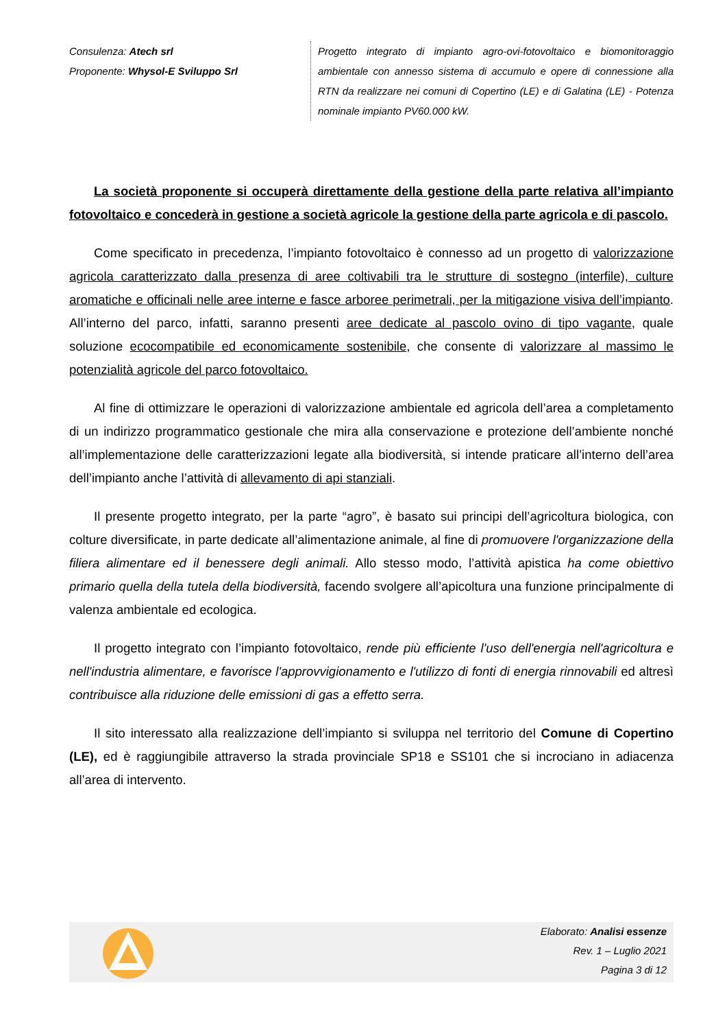Consulenza: Atech srl
Proponente: Whysol-E Sviluppo Srl
Progetto integrato di impianto agro-ovi-fotovoltaico e biomonitoraggio ambientale con annesso sistema di accumulo e opere di connessione alla RTN da realizzare nei comuni di Copertino (LE) e di Galatina (LE) - Potenza nominale impianto PV60.000 kW.
La società proponente si occuperà direttamente della gestione della parte relativa all’impianto fotovoltaico e concederà in gestione a società agricole la gestione della parte agricola e di pascolo.
Come specificato in precedenza, l’impianto fotovoltaico è connesso ad un progetto di valorizzazione agricola caratterizzato dalla presenza di aree coltivabili tra le strutture di sostegno (interfile), culture aromatiche e officinali nelle aree interne e fasce arboree perimetrali, per la mitigazione visiva dell’impianto. All’interno del parco, infatti, saranno presenti aree dedicate al pascolo ovino di tipo vagante, quale soluzione ecocompatibile ed economicamente sostenibile, che consente di valorizzare al massimo le potenzialità agricole del parco fotovoltaico.
Al fine di ottimizzare le operazioni di valorizzazione ambientale ed agricola dell’area a completamento di un indirizzo programmatico gestionale che mira alla conservazione e protezione dell’ambiente nonché all’implementazione delle caratterizzazioni legate alla biodiversità, si intende praticare all’interno dell’area dell’impianto anche l’attività di allevamento di api stanziali.
Il presente progetto integrato, per la parte “agro”, è basato sui principi dell’agricoltura biologica, con colture diversificate, in parte dedicate all’alimentazione animale, al fine di promuovere l'organizzazione della filiera alimentare ed il benessere degli animali. Allo stesso modo, l’attività apistica ha come obiettivo primario quella della tutela della biodiversità, facendo svolgere all’apicoltura una funzione principalmente di valenza ambientale ed ecologica.
Il progetto integrato con l’impianto fotovoltaico, rende più efficiente l'uso dell'energia nell'agricoltura e nell'industria alimentare, e favorisce l'approvvigionamento e l'utilizzo di fonti di energia rinnovabili ed altresì contribuisce alla riduzione delle emissioni di gas a effetto serra.
Il sito interessato alla realizzazione dell’impianto si sviluppa nel territorio del Comune di Copertino (LE), ed è raggiungibile attraverso la strada provinciale SP18 e SS101 che si incrociano in adiacenza all’area di intervento.
Elaborato: Analisi essenze
Rev. 1 – Luglio 2021
Pagina 3 di 12